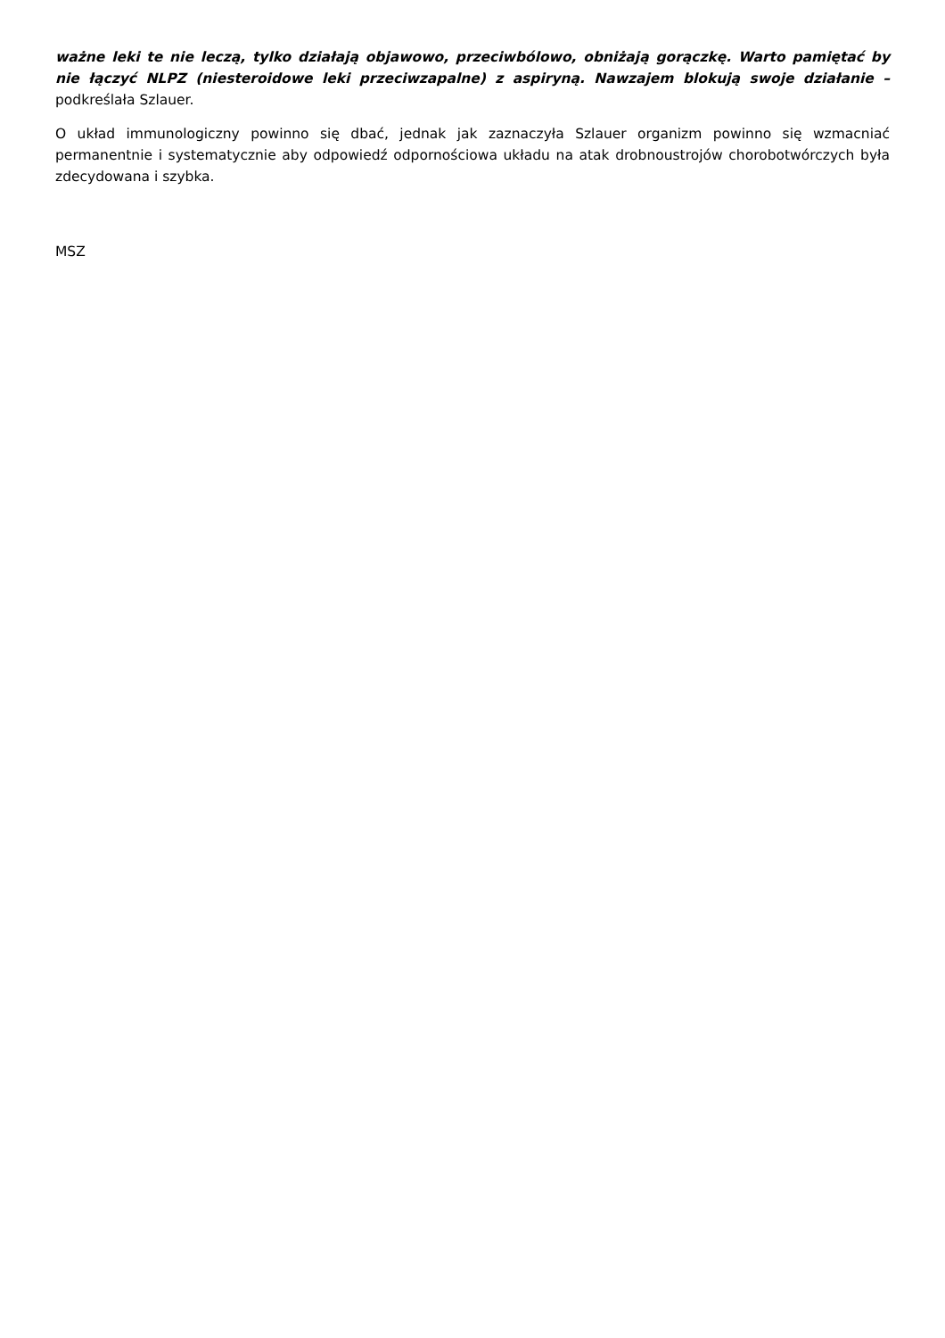ważne leki te nie leczą, tylko działają objawowo, przeciwbólowo, obniżają gorączkę. Warto pamiętać by nie łączyć NLPZ (niesteroidowe leki przeciwzapalne) z aspiryną. Nawzajem blokują swoje działanie – podkreślała Szlauer.
O układ immunologiczny powinno się dbać, jednak jak zaznaczyła Szlauer organizm powinno się wzmacniać permanentnie i systematycznie aby odpowiedź odpornościowa układu na atak drobnoustrojów chorobotwórczych była zdecydowana i szybka.
MSZ